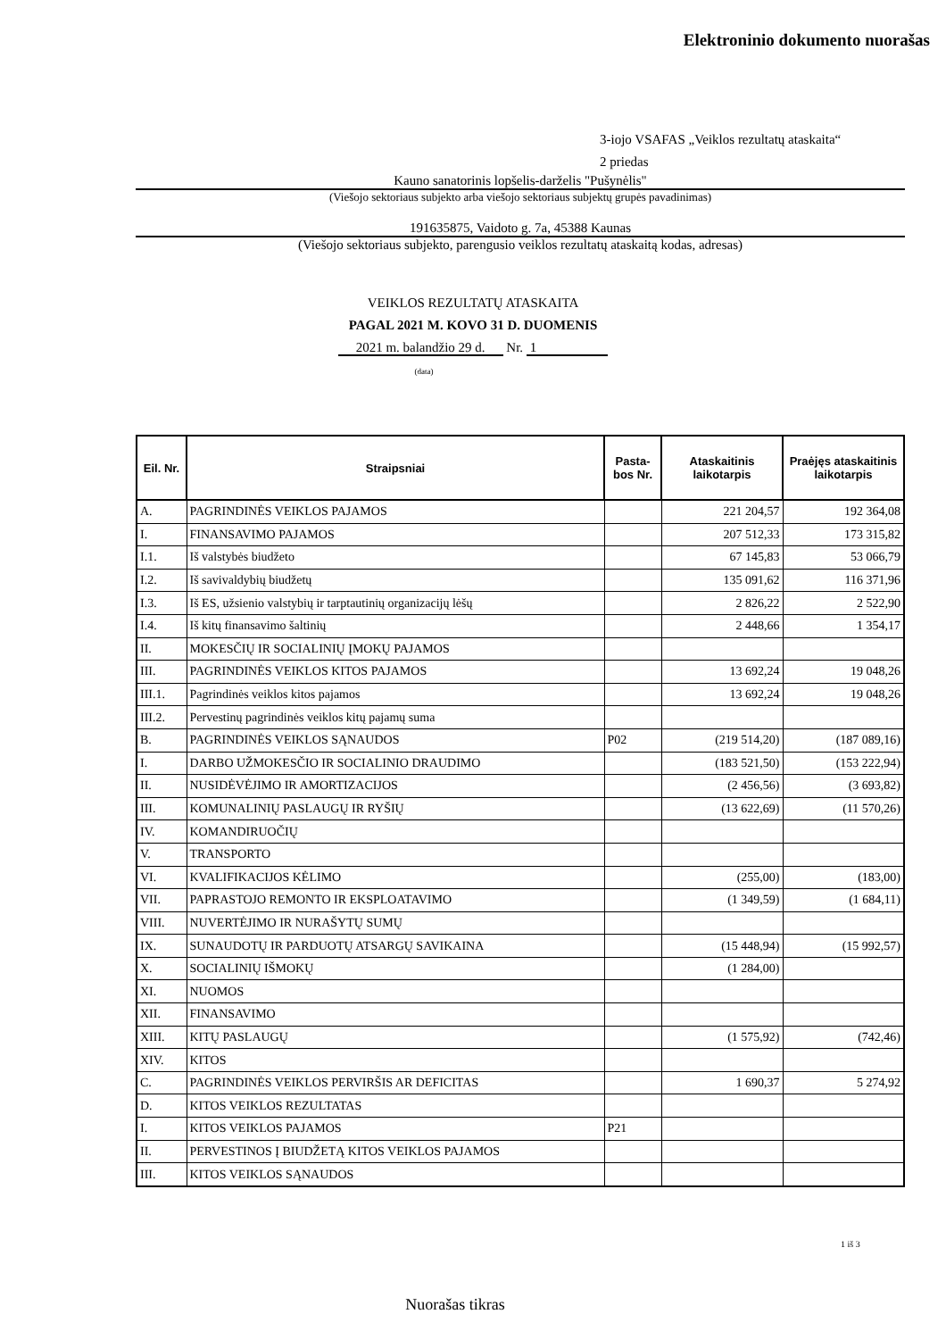Elektroninio dokumento nuorašas
3-iojo VSAFAS „Veiklos rezultatų ataskaita“
2 priedas
Kauno sanatorinis lopšelis-darželis "Pušynėlis"
(Viešojo sektoriaus subjekto arba viešojo sektoriaus subjektų grupės pavadinimas)
191635875, Vaidoto g. 7a, 45388 Kaunas
(Viešojo sektoriaus subjekto, parengusio veiklos rezultatų ataskaitą kodas, adresas)
VEIKLOS REZULTATŲ ATASKAITA
PAGAL 2021 M. KOVO 31 D. DUOMENIS
2021 m. balandžio 29 d. Nr. 1
(data)
| Eil. Nr. | Straipsniai | Pasta-bos Nr. | Ataskaitinis laikotarpis | Praėjęs ataskaitinis laikotarpis |
| --- | --- | --- | --- | --- |
| A. | PAGRINDINĖS VEIKLOS PAJAMOS | | 221 204,57 | 192 364,08 |
| I. | FINANSAVIMO PAJAMOS | | 207 512,33 | 173 315,82 |
| I.1. | Iš valstybės biudžeto | | 67 145,83 | 53 066,79 |
| I.2. | Iš savivaldybių biudžetų | | 135 091,62 | 116 371,96 |
| I.3. | Iš ES, užsienio valstybių ir tarptautinių organizacijų lėšų | | 2 826,22 | 2 522,90 |
| I.4. | Iš kitų finansavimo šaltinių | | 2 448,66 | 1 354,17 |
| II. | MOKESČIŲ IR SOCIALINIŲ ĮMOKŲ PAJAMOS | | | |
| III. | PAGRINDINĖS VEIKLOS KITOS PAJAMOS | | 13 692,24 | 19 048,26 |
| III.1. | Pagrindinės veiklos kitos pajamos | | 13 692,24 | 19 048,26 |
| III.2. | Pervestinų pagrindinės veiklos kitų pajamų suma | | | |
| B. | PAGRINDINĖS VEIKLOS SĄNAUDOS | P02 | (219 514,20) | (187 089,16) |
| I. | DARBO UŽMOKESČIO IR SOCIALINIO DRAUDIMO | | (183 521,50) | (153 222,94) |
| II. | NUSIDĖVĖJIMO IR AMORTIZACIJOS | | (2 456,56) | (3 693,82) |
| III. | KOMUNALINIŲ PASLAUGŲ IR RYŠIŲ | | (13 622,69) | (11 570,26) |
| IV. | KOMANDIRUOČIŲ | | | |
| V. | TRANSPORTO | | | |
| VI. | KVALIFIKACIJOS KĖLIMO | | (255,00) | (183,00) |
| VII. | PAPRASTOJO REMONTO IR EKSPLOATAVIMO | | (1 349,59) | (1 684,11) |
| VIII. | NUVERTĖJIMO IR NURAŠYTŲ SUMŲ | | | |
| IX. | SUNAUDOTŲ IR PARDUOTŲ ATSARGŲ SAVIKAINA | | (15 448,94) | (15 992,57) |
| X. | SOCIALINIŲ IŠMOKŲ | | (1 284,00) | |
| XI. | NUOMOS | | | |
| XII. | FINANSAVIMO | | | |
| XIII. | KITŲ PASLAUGŲ | | (1 575,92) | (742,46) |
| XIV. | KITOS | | | |
| C. | PAGRINDINĖS VEIKLOS PERVIRŠIS AR DEFICITAS | | 1 690,37 | 5 274,92 |
| D. | KITOS VEIKLOS REZULTATAS | | | |
| I. | KITOS VEIKLOS PAJAMOS | P21 | | |
| II. | PERVESTINOS Į BIUDŽETĄ KITOS VEIKLOS PAJAMOS | | | |
| III. | KITOS VEIKLOS SĄNAUDOS | | | |
1 iš 3
Nuorašas tikras